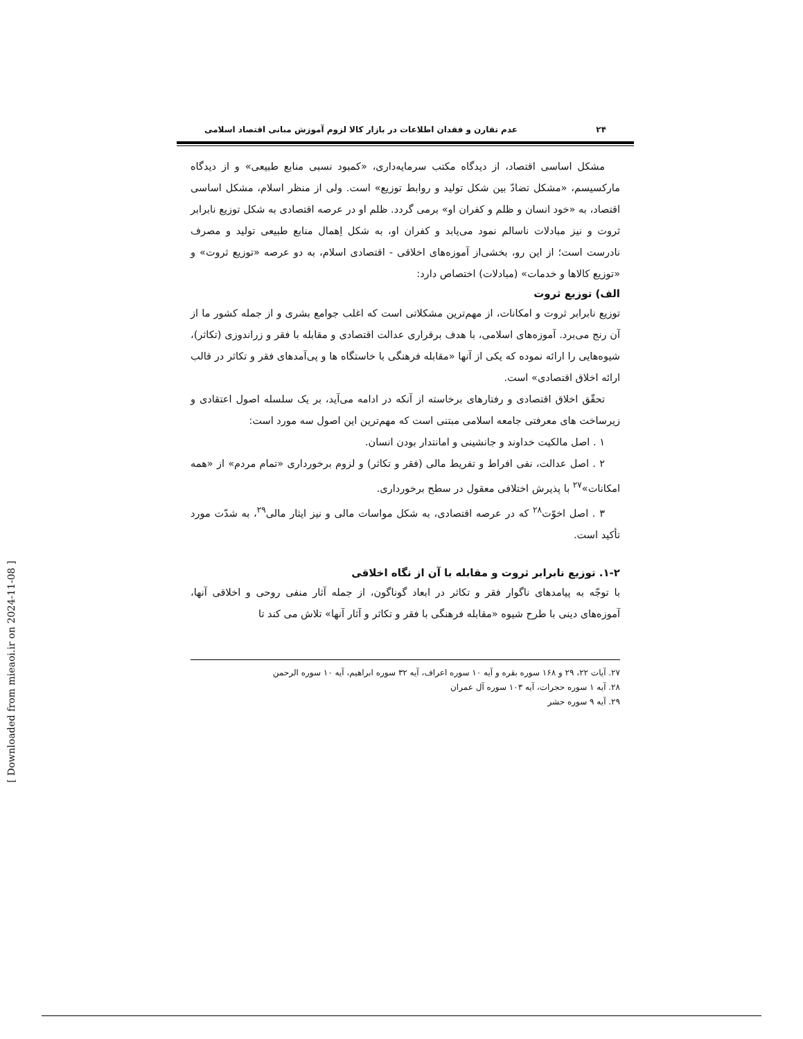۲۴ عدم تقارن و فقدان اطلاعات در بازار کالا لزوم آموزش مبانی اقتصاد اسلامی
مشکل اساسی اقتصاد، از دیدگاه مکتب سرمایه‌داری، «کمبود نسبی منابع طبیعی» و از دیدگاه مارکسیسم، «مشکل تضادّ بین شکل تولید و روابط توزیع» است. ولی از منظر اسلام، مشکل اساسی اقتصاد، به «خود انسان و ظلم و کفران او» برمی گردد. ظلم او در عرصه اقتصادی به شکل توزیع نابرابر ثروت و نیز مبادلات ناسالم نمود می‌یابد و کفران او، به شکل اِهمال منابع طبیعی تولید و مصرف نادرست است؛ از این رو، بخشی‌از آموزه‌های اخلاقی - اقتصادی اسلام، به دو عرصه «توزیع ثروت» و «توزیع کالاها و خدمات» (مبادلات) اختصاص دارد:
الف) توزیع ثروت
توزیع نابرابر ثروت و امکانات، از مهم‌ترین مشکلاتی است که اغلب جوامع بشری و از جمله کشور ما از آن رنج می‌برد. آموزه‌های اسلامی، با هدف برقراری عدالت اقتصادی و مقابله با فقر و زراندوزی (تکاثر)، شیوه‌هایی را ارائه نموده که یکی از آنها «مقابله فرهنگی با خاستگاه ها و پی‌آمدهای فقر و تکاثر در قالب ارائه اخلاق اقتصادی» است.
تحقّق اخلاق اقتصادی و رفتارهای برخاسته از آنکه در ادامه می‌آید، بر یک سلسله اصول اعتقادی و زیرساخت های معرفتی جامعه اسلامی مبتنی است که مهم‌ترین این اصول سه مورد است:
۱ . اصل مالکیت خداوند و جانشینی و امانتدار بودن انسان.
۲ . اصل عدالت، نفی افراط و تفریط مالی (فقر و تکاثر) و لزوم برخورداری «تمام مردم» از «همه امکانات»<sup>۲۷</sup> با پذیرش اختلافی معقول در سطح برخورداری.
۳ . اصل اخوّت<sup>۲۸</sup> که در عرصه اقتصادی، به شکل مواسات مالی و نیز ایثار مالی<sup>۲۹</sup>، به شدّت مورد تأکید است.
۱-۲. توزیع نابرابر ثروت و مقابله با آن از نگاه اخلاقی
با توجّه به پیامدهای ناگوار فقر و تکاثر در ابعاد گوناگون، از جمله آثار منفی روحی و اخلاقی آنها، آموزه‌های دینی با طرح شیوه «مقابله فرهنگی با فقر و تکاثر و آثار آنها» تلاش می کند تا
۲۷. آیات ۲۲، ۲۹ و ۱۶۸ سوره بقره و آیه ۱۰ سوره اعراف، آیه ۳۲ سوره ابراهیم، آیه ۱۰ سوره الرحمن
۲۸. آیه ۱ سوره حجرات، آیه ۱۰۳ سوره آل عمران
۲۹. آیه ۹ سوره حشر
[ Downloaded from mieaoi.ir on 2024-11-08 ]